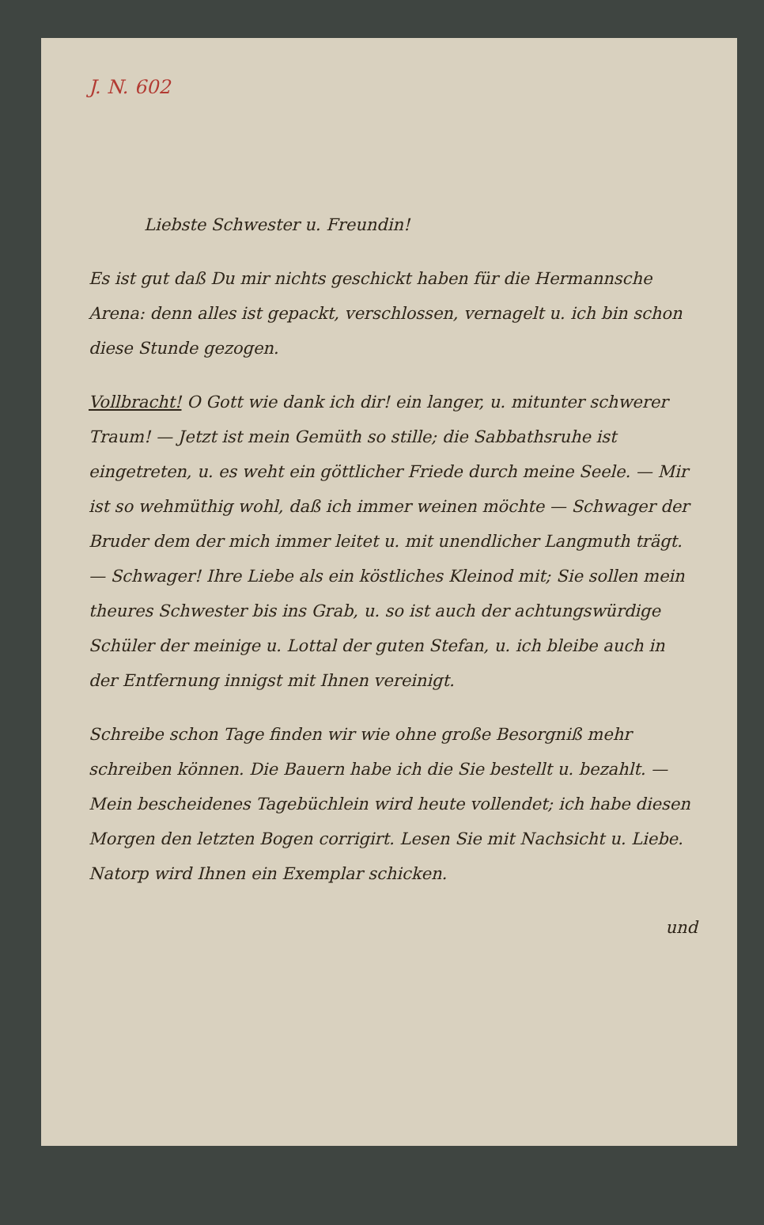J. N. 602
Liebste Schwester u. Freundin!
Es ist gut daß Du mir nichts geschickt haben für die Hermannsche Arena: denn alles ist gepackt, verschlossen, vernagelt u. ich bin schon diese Stunde gezogen.
Vollbracht! O Gott wie dank ich dir! ein langer, u. mitunter schwerer Traum! — Jetzt ist mein Gemüth so stille; die Sabbathsruhe ist eingetreten, u. es weht ein göttlicher Friede durch meine Seele. — Mir ist so wehmüthig wohl, daß ich immer weinen möchte — Schwager der Bruder dem der mich immer leitet u. mit unendlicher Langmuth trägt. — Schwager! Ihre Liebe als ein köstliches Kleinod mit; Sie sollen mein theures Schwester bis ins Grab, u. so ist auch der achtungswürdige Schüler der meinige u. Lottal der guten Stefan, u. ich bleibe auch in der Entfernung innigst mit Ihnen vereinigt.
Schreibe schon Tage finden wir wie ohne große Besorgniß mehr schreiben können. Die Bauern habe ich die Sie bestellt u. bezahlt. — Mein bescheidenes Tagebüchlein wird heute vollendet; ich habe diesen Morgen den letzten Bogen corrigirt. Lesen Sie mit Nachsicht u. Liebe. Natorp wird Ihnen ein Exemplar schicken.
und